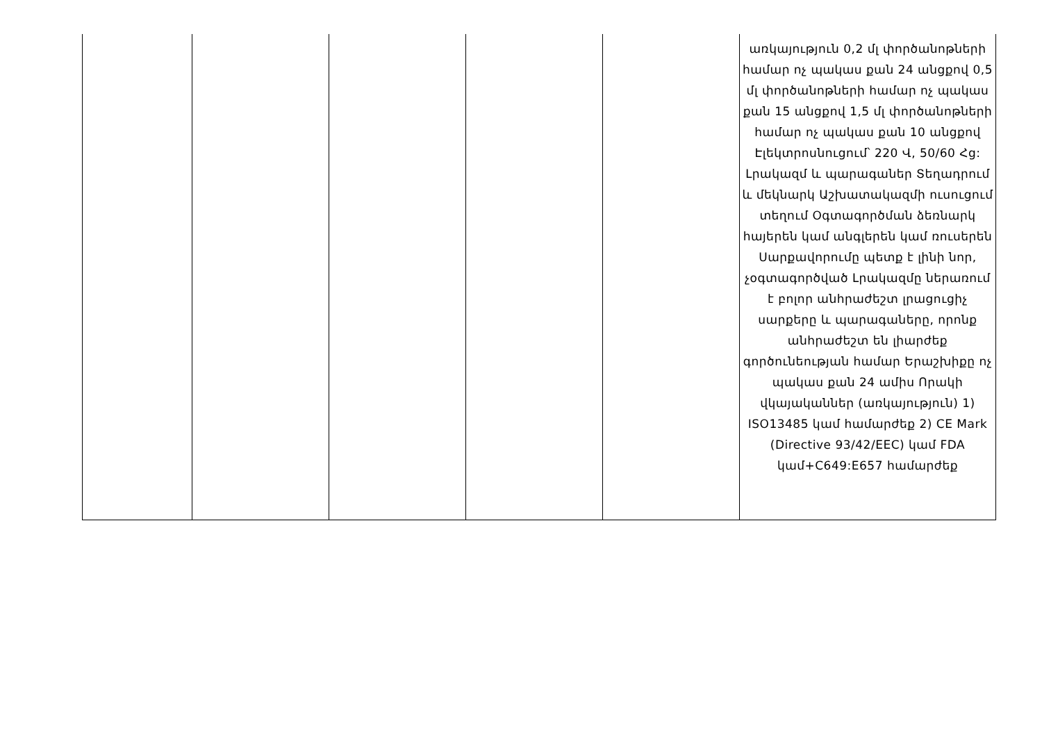| | | | | | առկայություն 0,2 մլ փործանոթների համար ոչ պակաս քան 24 անցքով 0,5 մլ փործանոթների համար ոչ պակաս քան 15 անցքով 1,5 մլ փործանոթների համար ոչ պակաս քան 10 անցքով Էլեկտրոսնուցում՝ 220 Վ, 50/60 Հց: Լրակազմ և պարագաներ Տեղադրում և մեկնարկ Աշխատակազմի ուսուցում տեղում Օգտագործման ձեռնարկ հայերեն կամ անգլերեն կամ ռուսերեն Սարքավորումը պետք է լինի նոր, չօգտագործված Լրակազմը ներառում է բոլոր անհրաժեշտ լրացուցիչ սարքերը և պարագաները, որոնք անհրաժեշտ են լիարժեք գործունեության համար Երաշխիքը ոչ պակաս քան 24 ամիս Որակի վկայականներ (առկայություն) 1) ISO13485 կամ համարժեք 2) CE Mark (Directive 93/42/EEC) կամ FDA կամ+C649:E657 համարժեք |